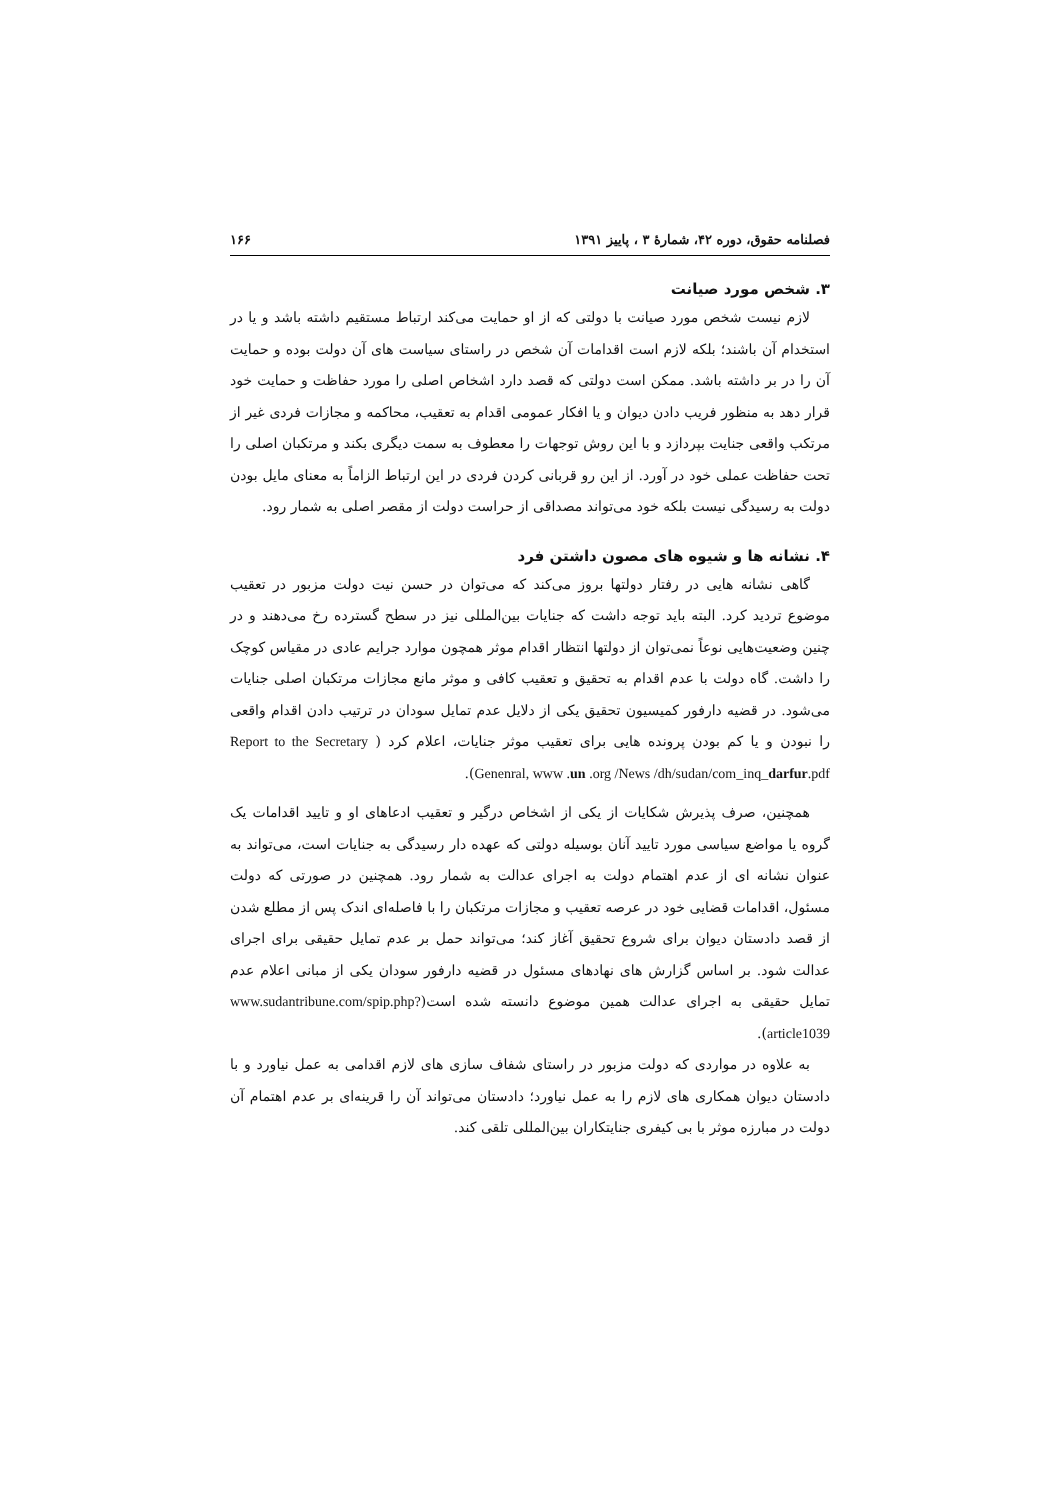فصلنامه حقوق، دوره ۴۲، شمارهٔ ۳ ، پاییز ۱۳۹۱ ۱۶۶
۳. شخص مورد صیانت
لازم نیست شخص مورد صیانت با دولتی که از او حمایت می‌کند ارتباط مستقیم داشته باشد و یا در استخدام آن باشند؛ بلکه لازم است اقدامات آن شخص در راستای سیاست های آن دولت بوده و حمایت آن را در بر داشته باشد. ممکن است دولتی که قصد دارد اشخاص اصلی را مورد حفاظت و حمایت خود قرار دهد به منظور فریب دادن دیوان و یا افکار عمومی اقدام به تعقیب، محاکمه و مجازات فردی غیر از مرتکب واقعی جنایت بپردازد و با این روش توجهات را معطوف به سمت دیگری بکند و مرتکبان اصلی را تحت حفاظت عملی خود در آورد. از این رو قربانی کردن فردی در این ارتباط الزاماً به معنای مایل بودن دولت به رسیدگی نیست بلکه خود می‌تواند مصداقی از حراست دولت از مقصر اصلی به شمار رود.
۴. نشانه ها و شیوه های مصون داشتن فرد
گاهی نشانه هایی در رفتار دولتها بروز می‌کند که می‌توان در حسن نیت دولت مزبور در تعقیب موضوع تردید کرد. البته باید توجه داشت که جنایات بین‌المللی نیز در سطح گسترده رخ می‌دهند و در چنین وضعیت‌هایی نوعاً نمی‌توان از دولتها انتظار اقدام موثر همچون موارد جرایم عادی در مقیاس کوچک را داشت. گاه دولت با عدم اقدام به تحقیق و تعقیب کافی و موثر مانع مجازات مرتکبان اصلی جنایات می‌شود. در قضیه دارفور کمیسیون تحقیق یکی از دلایل عدم تمایل سودان در ترتیب دادن اقدام واقعی را نبودن و یا کم بودن پرونده هایی برای تعقیب موثر جنایات، اعلام کرد ( Report to the Secretary Genenral, www .un .org /News /dh/sudan/com_inq_darfur.pdf).
همچنین، صرف پذیرش شکایات از یکی از اشخاص درگیر و تعقیب ادعاهای او و تایید اقدامات یک گروه یا مواضع سیاسی مورد تایید آنان بوسیله دولتی که عهده دار رسیدگی به جنایات است، می‌تواند به عنوان نشانه ای از عدم اهتمام دولت به اجرای عدالت به شمار رود. همچنین در صورتی که دولت مسئول، اقدامات قضایی خود در عرصه تعقیب و مجازات مرتکبان را با فاصله‌ای اندک پس از مطلع شدن از قصد دادستان دیوان برای شروع تحقیق آغاز کند؛ می‌تواند حمل بر عدم تمایل حقیقی برای اجرای عدالت شود. بر اساس گزارش های نهادهای مسئول در قضیه دارفور سودان یکی از مبانی اعلام عدم تمایل حقیقی به اجرای عدالت همین موضوع دانسته شده است(www.sudantribune.com/spip.php?article1039).
به علاوه در مواردی که دولت مزبور در راستای شفاف سازی های لازم اقدامی به عمل نیاورد و با دادستان دیوان همکاری های لازم را به عمل نیاورد؛ دادستان می‌تواند آن را قرینه‌ای بر عدم اهتمام آن دولت در مبارزه موثر با بی کیفری جنایتکاران بین‌المللی تلقی کند.